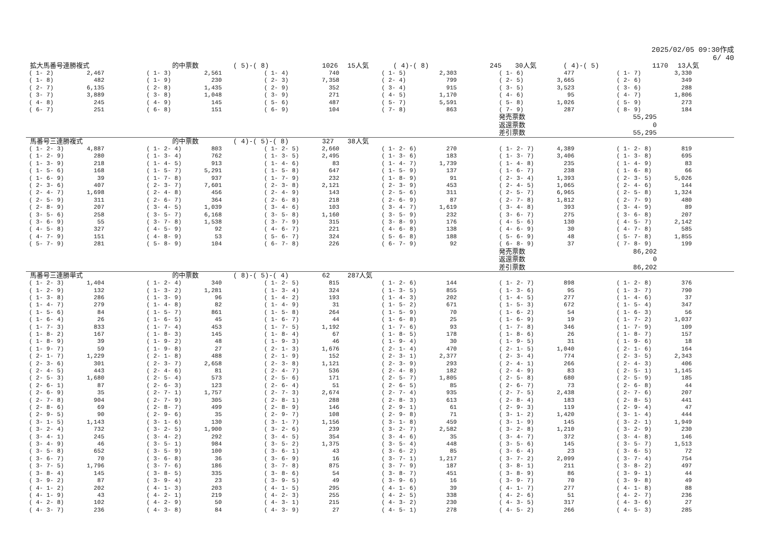2025/02/05 09:30作成
6/ 40
拡大馬番号連勝複式 的中票数 ( 5)-( 8) 1026 15人気 ( 4)-( 8) 245 30人気 ( 4)-( 5) 1170 13人気
| ( 1- 2) | 2,467 | ( 1- 3) | 2,561 | ( 1- 4) | 740 | ( 1- 5) | 2,303 | ( 1- 6) | 477 | ( 1- 7) | 3,330 |
| ( 1- 8) | 482 | ( 1- 9) | 230 | ( 2- 3) | 7,358 | ( 2- 4) | 799 | ( 2- 5) | 3,665 | ( 2- 6) | 349 |
| ( 2- 7) | 6,135 | ( 2- 8) | 1,435 | ( 2- 9) | 352 | ( 3- 4) | 915 | ( 3- 5) | 3,523 | ( 3- 6) | 288 |
| ( 3- 7) | 3,889 | ( 3- 8) | 1,048 | ( 3- 9) | 271 | ( 4- 5) | 1,170 | ( 4- 6) | 95 | ( 4- 7) | 1,806 |
| ( 4- 8) | 245 | ( 4- 9) | 145 | ( 5- 6) | 487 | ( 5- 7) | 5,591 | ( 5- 8) | 1,026 | ( 5- 9) | 273 |
| ( 6- 7) | 251 | ( 6- 8) | 151 | ( 6- 9) | 104 | ( 7- 8) | 863 | ( 7- 9) | 287 | ( 8- 9) | 184 |
| | | | | | | | | 発売票数 | | 55,295 | |
| | | | | | | | | 返還票数 | | 0 | |
| | | | | | | | | 差引票数 | | 55,295 | |
馬番号三連勝複式 的中票数 ( 4)-( 5)-( 8) 327 38人気
| ( 1- 2- 3) | 4,887 | ( 1- 2- 4) | 803 | ( 1- 2- 5) | 2,660 | ( 1- 2- 6) | 270 | ( 1- 2- 7) | 4,389 | ( 1- 2- 8) | 819 |
| ( 1- 2- 9) | 280 | ( 1- 3- 4) | 762 | ( 1- 3- 5) | 2,495 | ( 1- 3- 6) | 183 | ( 1- 3- 7) | 3,406 | ( 1- 3- 8) | 695 |
| ( 1- 3- 9) | 218 | ( 1- 4- 5) | 913 | ( 1- 4- 6) | 83 | ( 1- 4- 7) | 1,739 | ( 1- 4- 8) | 235 | ( 1- 4- 9) | 83 |
| ( 1- 5- 6) | 168 | ( 1- 5- 7) | 5,291 | ( 1- 5- 8) | 647 | ( 1- 5- 9) | 137 | ( 1- 6- 7) | 238 | ( 1- 6- 8) | 66 |
| ( 1- 6- 9) | 39 | ( 1- 7- 8) | 937 | ( 1- 7- 9) | 232 | ( 1- 8- 9) | 91 | ( 2- 3- 4) | 1,393 | ( 2- 3- 5) | 5,026 |
| ( 2- 3- 6) | 407 | ( 2- 3- 7) | 7,601 | ( 2- 3- 8) | 2,121 | ( 2- 3- 9) | 453 | ( 2- 4- 5) | 1,065 | ( 2- 4- 6) | 144 |
| ( 2- 4- 7) | 1,698 | ( 2- 4- 8) | 456 | ( 2- 4- 9) | 143 | ( 2- 5- 6) | 311 | ( 2- 5- 7) | 6,965 | ( 2- 5- 8) | 1,324 |
| ( 2- 5- 9) | 311 | ( 2- 6- 7) | 364 | ( 2- 6- 8) | 218 | ( 2- 6- 9) | 87 | ( 2- 7- 8) | 1,812 | ( 2- 7- 9) | 480 |
| ( 2- 8- 9) | 207 | ( 3- 4- 5) | 1,039 | ( 3- 4- 6) | 103 | ( 3- 4- 7) | 1,619 | ( 3- 4- 8) | 393 | ( 3- 4- 9) | 89 |
| ( 3- 5- 6) | 258 | ( 3- 5- 7) | 6,168 | ( 3- 5- 8) | 1,160 | ( 3- 5- 9) | 232 | ( 3- 6- 7) | 275 | ( 3- 6- 8) | 207 |
| ( 3- 6- 9) | 55 | ( 3- 7- 8) | 1,538 | ( 3- 7- 9) | 315 | ( 3- 8- 9) | 176 | ( 4- 5- 6) | 130 | ( 4- 5- 7) | 2,142 |
| ( 4- 5- 8) | 327 | ( 4- 5- 9) | 92 | ( 4- 6- 7) | 221 | ( 4- 6- 8) | 138 | ( 4- 6- 9) | 30 | ( 4- 7- 8) | 585 |
| ( 4- 7- 9) | 151 | ( 4- 8- 9) | 53 | ( 5- 6- 7) | 324 | ( 5- 6- 8) | 188 | ( 5- 6- 9) | 48 | ( 5- 7- 8) | 1,855 |
| ( 5- 7- 9) | 281 | ( 5- 8- 9) | 104 | ( 6- 7- 8) | 226 | ( 6- 7- 9) | 92 | ( 6- 8- 9) | 37 | ( 7- 8- 9) | 199 |
| | | | | | | | | 発売票数 | | 86,202 | |
| | | | | | | | | 返還票数 | | 0 | |
| | | | | | | | | 差引票数 | | 86,202 | |
馬番号三連勝単式 的中票数 ( 8)-( 5)-( 4) 62 287人気
| ( 1- 2- 3) | 1,404 | ( 1- 2- 4) | 340 | ( 1- 2- 5) | 815 | ( 1- 2- 6) | 144 | ( 1- 2- 7) | 898 | ( 1- 2- 8) | 376 |
| ( 1- 2- 9) | 132 | ( 1- 3- 2) | 1,281 | ( 1- 3- 4) | 324 | ( 1- 3- 5) | 855 | ( 1- 3- 6) | 95 | ( 1- 3- 7) | 790 |
| ( 1- 3- 8) | 286 | ( 1- 3- 9) | 96 | ( 1- 4- 2) | 193 | ( 1- 4- 3) | 202 | ( 1- 4- 5) | 277 | ( 1- 4- 6) | 37 |
| ( 1- 4- 7) | 279 | ( 1- 4- 8) | 82 | ( 1- 4- 9) | 31 | ( 1- 5- 2) | 671 | ( 1- 5- 3) | 672 | ( 1- 5- 4) | 347 |
| ( 1- 5- 6) | 84 | ( 1- 5- 7) | 861 | ( 1- 5- 8) | 264 | ( 1- 5- 9) | 70 | ( 1- 6- 2) | 54 | ( 1- 6- 3) | 56 |
| ( 1- 6- 4) | 26 | ( 1- 6- 5) | 45 | ( 1- 6- 7) | 44 | ( 1- 6- 8) | 25 | ( 1- 6- 9) | 19 | ( 1- 7- 2) | 1,037 |
| ( 1- 7- 3) | 833 | ( 1- 7- 4) | 453 | ( 1- 7- 5) | 1,192 | ( 1- 7- 6) | 93 | ( 1- 7- 8) | 346 | ( 1- 7- 9) | 109 |
| ( 1- 8- 2) | 167 | ( 1- 8- 3) | 145 | ( 1- 8- 4) | 67 | ( 1- 8- 5) | 178 | ( 1- 8- 6) | 26 | ( 1- 8- 7) | 157 |
| ( 1- 8- 9) | 39 | ( 1- 9- 2) | 48 | ( 1- 9- 3) | 46 | ( 1- 9- 4) | 30 | ( 1- 9- 5) | 31 | ( 1- 9- 6) | 18 |
| ( 1- 9- 7) | 59 | ( 1- 9- 8) | 27 | ( 2- 1- 3) | 1,676 | ( 2- 1- 4) | 470 | ( 2- 1- 5) | 1,040 | ( 2- 1- 6) | 164 |
| ( 2- 1- 7) | 1,229 | ( 2- 1- 8) | 488 | ( 2- 1- 9) | 152 | ( 2- 3- 1) | 2,377 | ( 2- 3- 4) | 774 | ( 2- 3- 5) | 2,343 |
| ( 2- 3- 6) | 301 | ( 2- 3- 7) | 2,658 | ( 2- 3- 8) | 1,121 | ( 2- 3- 9) | 293 | ( 2- 4- 1) | 266 | ( 2- 4- 3) | 406 |
| ( 2- 4- 5) | 443 | ( 2- 4- 6) | 81 | ( 2- 4- 7) | 536 | ( 2- 4- 8) | 182 | ( 2- 4- 9) | 83 | ( 2- 5- 1) | 1,145 |
| ( 2- 5- 3) | 1,680 | ( 2- 5- 4) | 573 | ( 2- 5- 6) | 171 | ( 2- 5- 7) | 1,805 | ( 2- 5- 8) | 680 | ( 2- 5- 9) | 185 |
| ( 2- 6- 1) | 87 | ( 2- 6- 3) | 123 | ( 2- 6- 4) | 51 | ( 2- 6- 5) | 85 | ( 2- 6- 7) | 73 | ( 2- 6- 8) | 44 |
| ( 2- 6- 9) | 35 | ( 2- 7- 1) | 1,757 | ( 2- 7- 3) | 2,674 | ( 2- 7- 4) | 935 | ( 2- 7- 5) | 2,438 | ( 2- 7- 6) | 207 |
| ( 2- 7- 8) | 904 | ( 2- 7- 9) | 305 | ( 2- 8- 1) | 288 | ( 2- 8- 3) | 613 | ( 2- 8- 4) | 183 | ( 2- 8- 5) | 441 |
| ( 2- 8- 6) | 69 | ( 2- 8- 7) | 499 | ( 2- 8- 9) | 146 | ( 2- 9- 1) | 61 | ( 2- 9- 3) | 119 | ( 2- 9- 4) | 47 |
| ( 2- 9- 5) | 90 | ( 2- 9- 6) | 35 | ( 2- 9- 7) | 108 | ( 2- 9- 8) | 71 | ( 3- 1- 2) | 1,420 | ( 3- 1- 4) | 444 |
| ( 3- 1- 5) | 1,143 | ( 3- 1- 6) | 130 | ( 3- 1- 7) | 1,156 | ( 3- 1- 8) | 459 | ( 3- 1- 9) | 145 | ( 3- 2- 1) | 1,949 |
| ( 3- 2- 4) | 732 | ( 3- 2- 5) | 1,900 | ( 3- 2- 6) | 239 | ( 3- 2- 7) | 2,582 | ( 3- 2- 8) | 1,210 | ( 3- 2- 9) | 230 |
| ( 3- 4- 1) | 245 | ( 3- 4- 2) | 292 | ( 3- 4- 5) | 354 | ( 3- 4- 6) | 35 | ( 3- 4- 7) | 372 | ( 3- 4- 8) | 146 |
| ( 3- 4- 9) | 46 | ( 3- 5- 1) | 984 | ( 3- 5- 2) | 1,375 | ( 3- 5- 4) | 448 | ( 3- 5- 6) | 145 | ( 3- 5- 7) | 1,513 |
| ( 3- 5- 8) | 652 | ( 3- 5- 9) | 100 | ( 3- 6- 1) | 43 | ( 3- 6- 2) | 85 | ( 3- 6- 4) | 23 | ( 3- 6- 5) | 72 |
| ( 3- 6- 7) | 70 | ( 3- 6- 8) | 36 | ( 3- 6- 9) | 16 | ( 3- 7- 1) | 1,217 | ( 3- 7- 2) | 2,099 | ( 3- 7- 4) | 754 |
| ( 3- 7- 5) | 1,796 | ( 3- 7- 6) | 186 | ( 3- 7- 8) | 875 | ( 3- 7- 9) | 187 | ( 3- 8- 1) | 211 | ( 3- 8- 2) | 497 |
| ( 3- 8- 4) | 145 | ( 3- 8- 5) | 335 | ( 3- 8- 6) | 54 | ( 3- 8- 7) | 451 | ( 3- 8- 9) | 86 | ( 3- 9- 1) | 44 |
| ( 3- 9- 2) | 87 | ( 3- 9- 4) | 23 | ( 3- 9- 5) | 49 | ( 3- 9- 6) | 16 | ( 3- 9- 7) | 70 | ( 3- 9- 8) | 49 |
| ( 4- 1- 2) | 202 | ( 4- 1- 3) | 203 | ( 4- 1- 5) | 295 | ( 4- 1- 6) | 39 | ( 4- 1- 7) | 277 | ( 4- 1- 8) | 88 |
| ( 4- 1- 9) | 43 | ( 4- 2- 1) | 219 | ( 4- 2- 3) | 255 | ( 4- 2- 5) | 338 | ( 4- 2- 6) | 51 | ( 4- 2- 7) | 236 |
| ( 4- 2- 8) | 102 | ( 4- 2- 9) | 50 | ( 4- 3- 1) | 215 | ( 4- 3- 2) | 230 | ( 4- 3- 5) | 317 | ( 4- 3- 6) | 27 |
| ( 4- 3- 7) | 236 | ( 4- 3- 8) | 84 | ( 4- 3- 9) | 27 | ( 4- 5- 1) | 278 | ( 4- 5- 2) | 266 | ( 4- 5- 3) | 285 |